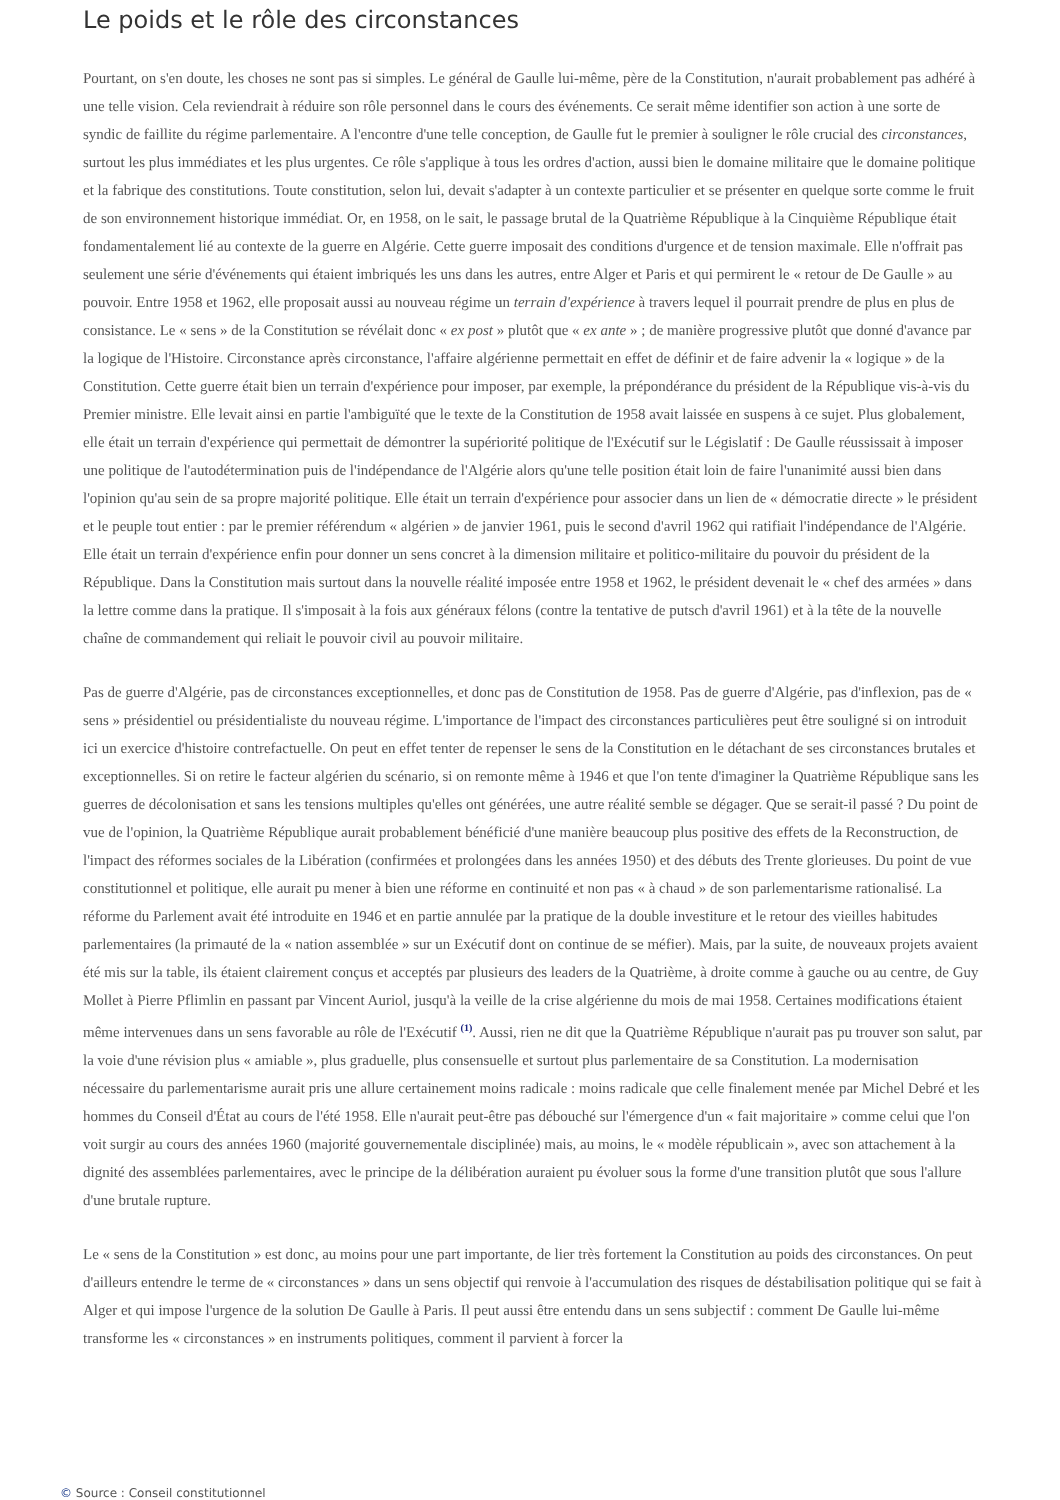Le poids et le rôle des circonstances
Pourtant, on s'en doute, les choses ne sont pas si simples. Le général de Gaulle lui-même, père de la Constitution, n'aurait probablement pas adhéré à une telle vision. Cela reviendrait à réduire son rôle personnel dans le cours des événements. Ce serait même identifier son action à une sorte de syndic de faillite du régime parlementaire. A l'encontre d'une telle conception, de Gaulle fut le premier à souligner le rôle crucial des circonstances, surtout les plus immédiates et les plus urgentes. Ce rôle s'applique à tous les ordres d'action, aussi bien le domaine militaire que le domaine politique et la fabrique des constitutions. Toute constitution, selon lui, devait s'adapter à un contexte particulier et se présenter en quelque sorte comme le fruit de son environnement historique immédiat. Or, en 1958, on le sait, le passage brutal de la Quatrième République à la Cinquième République était fondamentalement lié au contexte de la guerre en Algérie. Cette guerre imposait des conditions d'urgence et de tension maximale. Elle n'offrait pas seulement une série d'événements qui étaient imbriqués les uns dans les autres, entre Alger et Paris et qui permirent le « retour de De Gaulle » au pouvoir. Entre 1958 et 1962, elle proposait aussi au nouveau régime un terrain d'expérience à travers lequel il pourrait prendre de plus en plus de consistance. Le « sens » de la Constitution se révélait donc « ex post » plutôt que « ex ante » ; de manière progressive plutôt que donné d'avance par la logique de l'Histoire. Circonstance après circonstance, l'affaire algérienne permettait en effet de définir et de faire advenir la « logique » de la Constitution. Cette guerre était bien un terrain d'expérience pour imposer, par exemple, la prépondérance du président de la République vis-à-vis du Premier ministre. Elle levait ainsi en partie l'ambiguïté que le texte de la Constitution de 1958 avait laissée en suspens à ce sujet. Plus globalement, elle était un terrain d'expérience qui permettait de démontrer la supériorité politique de l'Exécutif sur le Législatif : De Gaulle réussissait à imposer une politique de l'autodétermination puis de l'indépendance de l'Algérie alors qu'une telle position était loin de faire l'unanimité aussi bien dans l'opinion qu'au sein de sa propre majorité politique. Elle était un terrain d'expérience pour associer dans un lien de « démocratie directe » le président et le peuple tout entier : par le premier référendum « algérien » de janvier 1961, puis le second d'avril 1962 qui ratifiait l'indépendance de l'Algérie. Elle était un terrain d'expérience enfin pour donner un sens concret à la dimension militaire et politico-militaire du pouvoir du président de la République. Dans la Constitution mais surtout dans la nouvelle réalité imposée entre 1958 et 1962, le président devenait le « chef des armées » dans la lettre comme dans la pratique. Il s'imposait à la fois aux généraux félons (contre la tentative de putsch d'avril 1961) et à la tête de la nouvelle chaîne de commandement qui reliait le pouvoir civil au pouvoir militaire.
Pas de guerre d'Algérie, pas de circonstances exceptionnelles, et donc pas de Constitution de 1958. Pas de guerre d'Algérie, pas d'inflexion, pas de « sens » présidentiel ou présidentialiste du nouveau régime. L'importance de l'impact des circonstances particulières peut être souligné si on introduit ici un exercice d'histoire contrefactuelle. On peut en effet tenter de repenser le sens de la Constitution en le détachant de ses circonstances brutales et exceptionnelles. Si on retire le facteur algérien du scénario, si on remonte même à 1946 et que l'on tente d'imaginer la Quatrième République sans les guerres de décolonisation et sans les tensions multiples qu'elles ont générées, une autre réalité semble se dégager. Que se serait-il passé ? Du point de vue de l'opinion, la Quatrième République aurait probablement bénéficié d'une manière beaucoup plus positive des effets de la Reconstruction, de l'impact des réformes sociales de la Libération (confirmées et prolongées dans les années 1950) et des débuts des Trente glorieuses. Du point de vue constitutionnel et politique, elle aurait pu mener à bien une réforme en continuité et non pas « à chaud » de son parlementarisme rationalisé. La réforme du Parlement avait été introduite en 1946 et en partie annulée par la pratique de la double investiture et le retour des vieilles habitudes parlementaires (la primauté de la « nation assemblée » sur un Exécutif dont on continue de se méfier). Mais, par la suite, de nouveaux projets avaient été mis sur la table, ils étaient clairement conçus et acceptés par plusieurs des leaders de la Quatrième, à droite comme à gauche ou au centre, de Guy Mollet à Pierre Pflimlin en passant par Vincent Auriol, jusqu'à la veille de la crise algérienne du mois de mai 1958. Certaines modifications étaient même intervenues dans un sens favorable au rôle de l'Exécutif <sup>(1)</sup>. Aussi, rien ne dit que la Quatrième République n'aurait pas pu trouver son salut, par la voie d'une révision plus « amiable », plus graduelle, plus consensuelle et surtout plus parlementaire de sa Constitution. La modernisation nécessaire du parlementarisme aurait pris une allure certainement moins radicale : moins radicale que celle finalement menée par Michel Debré et les hommes du Conseil d'État au cours de l'été 1958. Elle n'aurait peut-être pas débouché sur l'émergence d'un « fait majoritaire » comme celui que l'on voit surgir au cours des années 1960 (majorité gouvernementale disciplinée) mais, au moins, le « modèle républicain », avec son attachement à la dignité des assemblées parlementaires, avec le principe de la délibération auraient pu évoluer sous la forme d'une transition plutôt que sous l'allure d'une brutale rupture.
Le « sens de la Constitution » est donc, au moins pour une part importante, de lier très fortement la Constitution au poids des circonstances. On peut d'ailleurs entendre le terme de « circonstances » dans un sens objectif qui renvoie à l'accumulation des risques de déstabilisation politique qui se fait à Alger et qui impose l'urgence de la solution De Gaulle à Paris. Il peut aussi être entendu dans un sens subjectif : comment De Gaulle lui-même transforme les « circonstances » en instruments politiques, comment il parvient à forcer la
© Source : Conseil constitutionnel